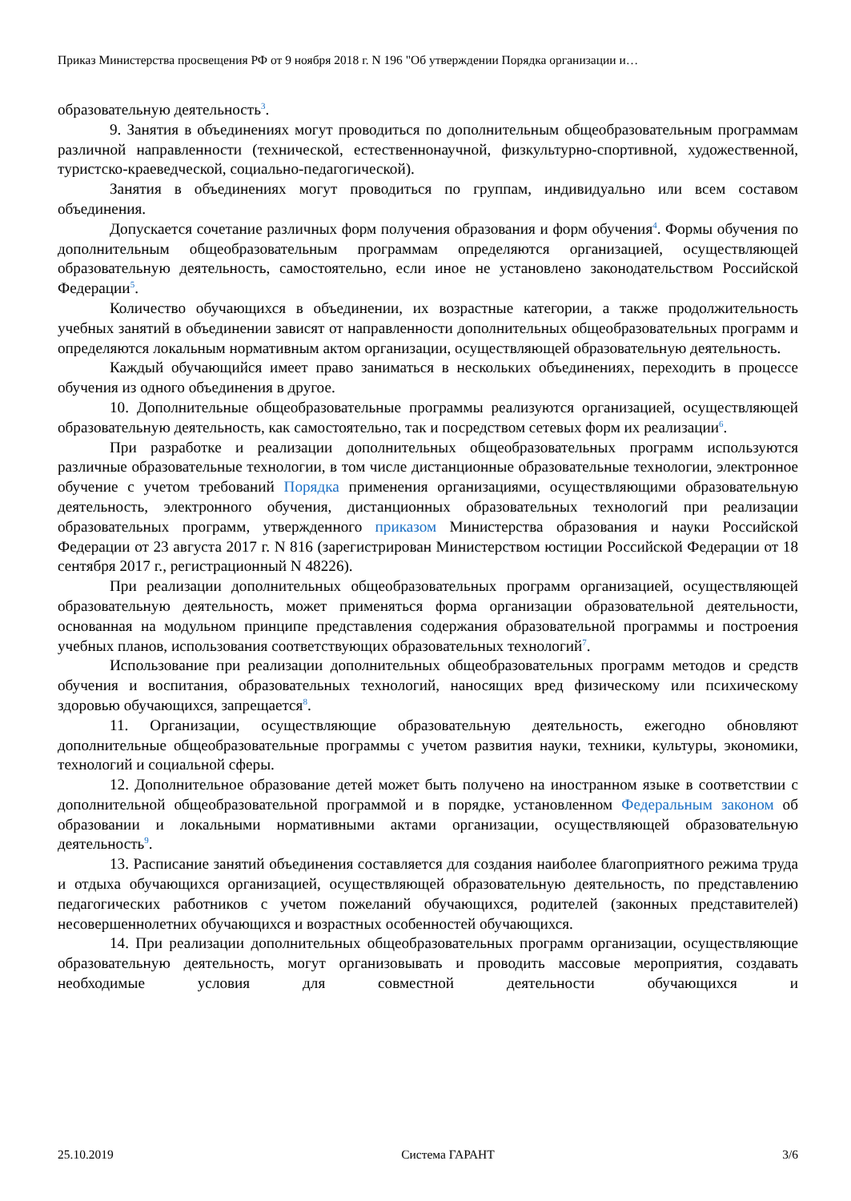Приказ Министерства просвещения РФ от 9 ноября 2018 г. N 196 "Об утверждении Порядка организации и…
образовательную деятельность<sup>3</sup>.
9. Занятия в объединениях могут проводиться по дополнительным общеобразовательным программам различной направленности (технической, естественнонаучной, физкультурно-спортивной, художественной, туристско-краеведческой, социально-педагогической).
Занятия в объединениях могут проводиться по группам, индивидуально или всем составом объединения.
Допускается сочетание различных форм получения образования и форм обучения<sup>4</sup>. Формы обучения по дополнительным общеобразовательным программам определяются организацией, осуществляющей образовательную деятельность, самостоятельно, если иное не установлено законодательством Российской Федерации<sup>5</sup>.
Количество обучающихся в объединении, их возрастные категории, а также продолжительность учебных занятий в объединении зависят от направленности дополнительных общеобразовательных программ и определяются локальным нормативным актом организации, осуществляющей образовательную деятельность.
Каждый обучающийся имеет право заниматься в нескольких объединениях, переходить в процессе обучения из одного объединения в другое.
10. Дополнительные общеобразовательные программы реализуются организацией, осуществляющей образовательную деятельность, как самостоятельно, так и посредством сетевых форм их реализации<sup>6</sup>.
При разработке и реализации дополнительных общеобразовательных программ используются различные образовательные технологии, в том числе дистанционные образовательные технологии, электронное обучение с учетом требований Порядка применения организациями, осуществляющими образовательную деятельность, электронного обучения, дистанционных образовательных технологий при реализации образовательных программ, утвержденного приказом Министерства образования и науки Российской Федерации от 23 августа 2017 г. N 816 (зарегистрирован Министерством юстиции Российской Федерации от 18 сентября 2017 г., регистрационный N 48226).
При реализации дополнительных общеобразовательных программ организацией, осуществляющей образовательную деятельность, может применяться форма организации образовательной деятельности, основанная на модульном принципе представления содержания образовательной программы и построения учебных планов, использования соответствующих образовательных технологий<sup>7</sup>.
Использование при реализации дополнительных общеобразовательных программ методов и средств обучения и воспитания, образовательных технологий, наносящих вред физическому или психическому здоровью обучающихся, запрещается<sup>8</sup>.
11. Организации, осуществляющие образовательную деятельность, ежегодно обновляют дополнительные общеобразовательные программы с учетом развития науки, техники, культуры, экономики, технологий и социальной сферы.
12. Дополнительное образование детей может быть получено на иностранном языке в соответствии с дополнительной общеобразовательной программой и в порядке, установленном Федеральным законом об образовании и локальными нормативными актами организации, осуществляющей образовательную деятельность<sup>9</sup>.
13. Расписание занятий объединения составляется для создания наиболее благоприятного режима труда и отдыха обучающихся организацией, осуществляющей образовательную деятельность, по представлению педагогических работников с учетом пожеланий обучающихся, родителей (законных представителей) несовершеннолетних обучающихся и возрастных особенностей обучающихся.
14. При реализации дополнительных общеобразовательных программ организации, осуществляющие образовательную деятельность, могут организовывать и проводить массовые мероприятия, создавать необходимые условия для совместной деятельности обучающихся и
25.10.2019 Система ГАРАНТ 3/6